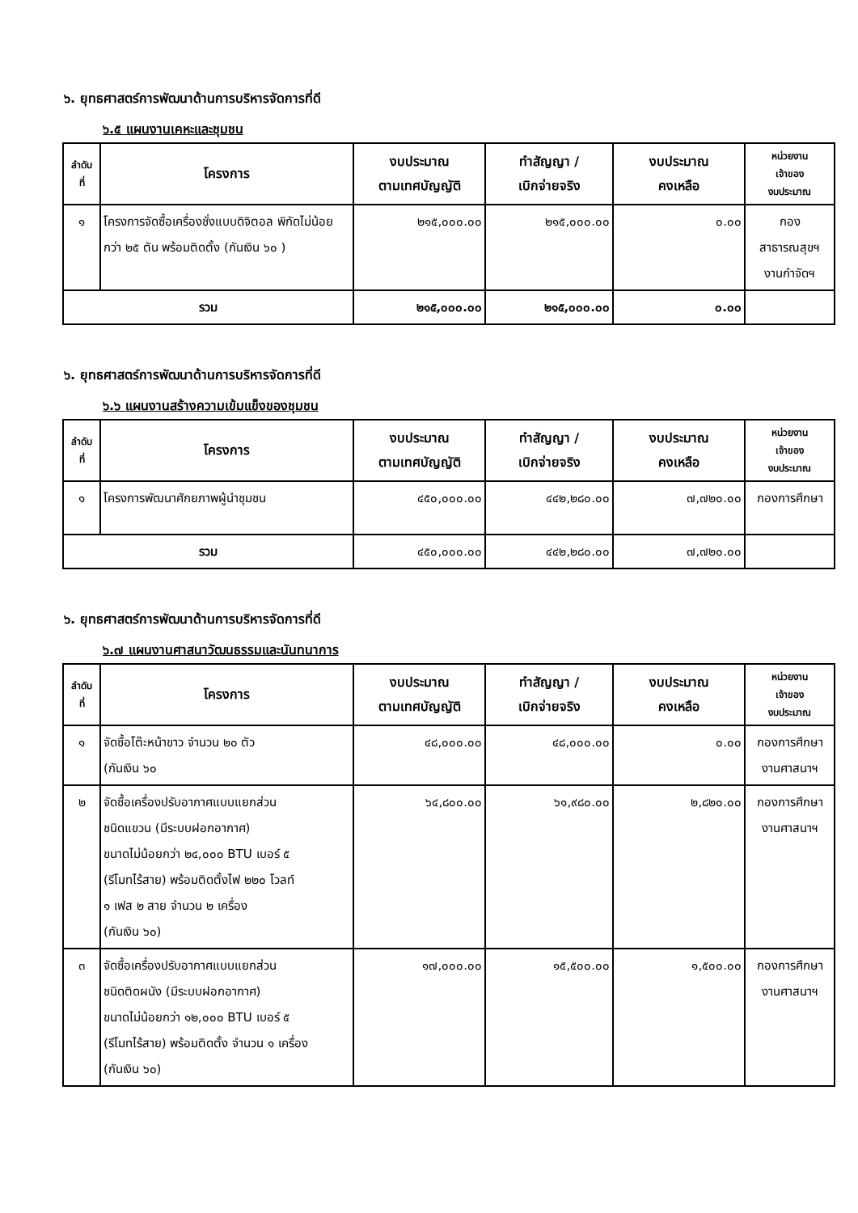๖. ยุทธศาสตร์การพัฒนาด้านการบริหารจัดการที่ดี
๖.๕ แผนงานเคหะและชุมชน
| ลำดับ ที่ | โครงการ | งบประมาณ ตามเทศบัญญัติ | ทำสัญญา / เบิกจ่ายจริง | งบประมาณ คงเหลือ | หน่วยงาน เจ้าของ งบประมาณ |
| --- | --- | --- | --- | --- | --- |
| ๑ | โครงการจัดซื้อเครื่องชั่งแบบดิจิตอล พิกัดไม่น้อยกว่า ๒๕ ตัน พร้อมติดตั้ง (กันเงิน ๖๐ ) | ๒๑๕,๐๐๐.๐๐ | ๒๑๕,๐๐๐.๐๐ | ๐.๐๐ | กอง สาธารณสุขฯ งานกำจัดฯ |
| รวม | | ๒๑๕,๐๐๐.๐๐ | ๒๑๕,๐๐๐.๐๐ | ๐.๐๐ | |
๖. ยุทธศาสตร์การพัฒนาด้านการบริหารจัดการที่ดี
๖.๖ แผนงานสร้างความเข้มแข็งของชุมชน
| ลำดับ ที่ | โครงการ | งบประมาณ ตามเทศบัญญัติ | ทำสัญญา / เบิกจ่ายจริง | งบประมาณ คงเหลือ | หน่วยงาน เจ้าของ งบประมาณ |
| --- | --- | --- | --- | --- | --- |
| ๑ | โครงการพัฒนาศักยภาพผู้นำชุมชน | ๔๕๐,๐๐๐.๐๐ | ๔๔๒,๒๘๐.๐๐ | ๗,๗๒๐.๐๐ | กองการศึกษา |
| รวม | | ๔๕๐,๐๐๐.๐๐ | ๔๔๒,๒๘๐.๐๐ | ๗,๗๒๐.๐๐ | |
๖. ยุทธศาสตร์การพัฒนาด้านการบริหารจัดการที่ดี
๖.๗ แผนงานศาสนาวัฒนธรรมและนันทนาการ
| ลำดับ ที่ | โครงการ | งบประมาณ ตามเทศบัญญัติ | ทำสัญญา / เบิกจ่ายจริง | งบประมาณ คงเหลือ | หน่วยงาน เจ้าของ งบประมาณ |
| --- | --- | --- | --- | --- | --- |
| ๑ | จัดซื้อโต๊ะหน้าขาว จำนวน ๒๐ ตัว (กันเงิน ๖๐ | ๔๘,๐๐๐.๐๐ | ๔๘,๐๐๐.๐๐ | ๐.๐๐ | กองการศึกษา งานศาสนาฯ |
| ๒ | จัดซื้อเครื่องปรับอากาศแบบแยกส่วน ชนิดแขวน (มีระบบฝอกอากาศ) ขนาดไม่น้อยกว่า ๒๔,๐๐๐ BTU เบอร์ ๕ (รีโมทไร้สาย) พร้อมติดตั้งไฟ ๒๒๐ โวลท์ ๑ เฟส ๒ สาย จำนวน ๒ เครื่อง (กันเงิน ๖๐) | ๖๔,๘๐๐.๐๐ | ๖๑,๙๘๐.๐๐ | ๒,๘๒๐.๐๐ | กองการศึกษา งานศาสนาฯ |
| ๓ | จัดซื้อเครื่องปรับอากาศแบบแยกส่วน ชนิดติดผนัง (มีระบบฝอกอากาศ) ขนาดไม่น้อยกว่า ๑๒,๐๐๐ BTU เบอร์ ๕ (รีโมทไร้สาย) พร้อมติดตั้ง จำนวน ๑ เครื่อง (กันเงิน ๖๐) | ๑๗,๐๐๐.๐๐ | ๑๕,๕๐๐.๐๐ | ๑,๕๐๐.๐๐ | กองการศึกษา งานศาสนาฯ |